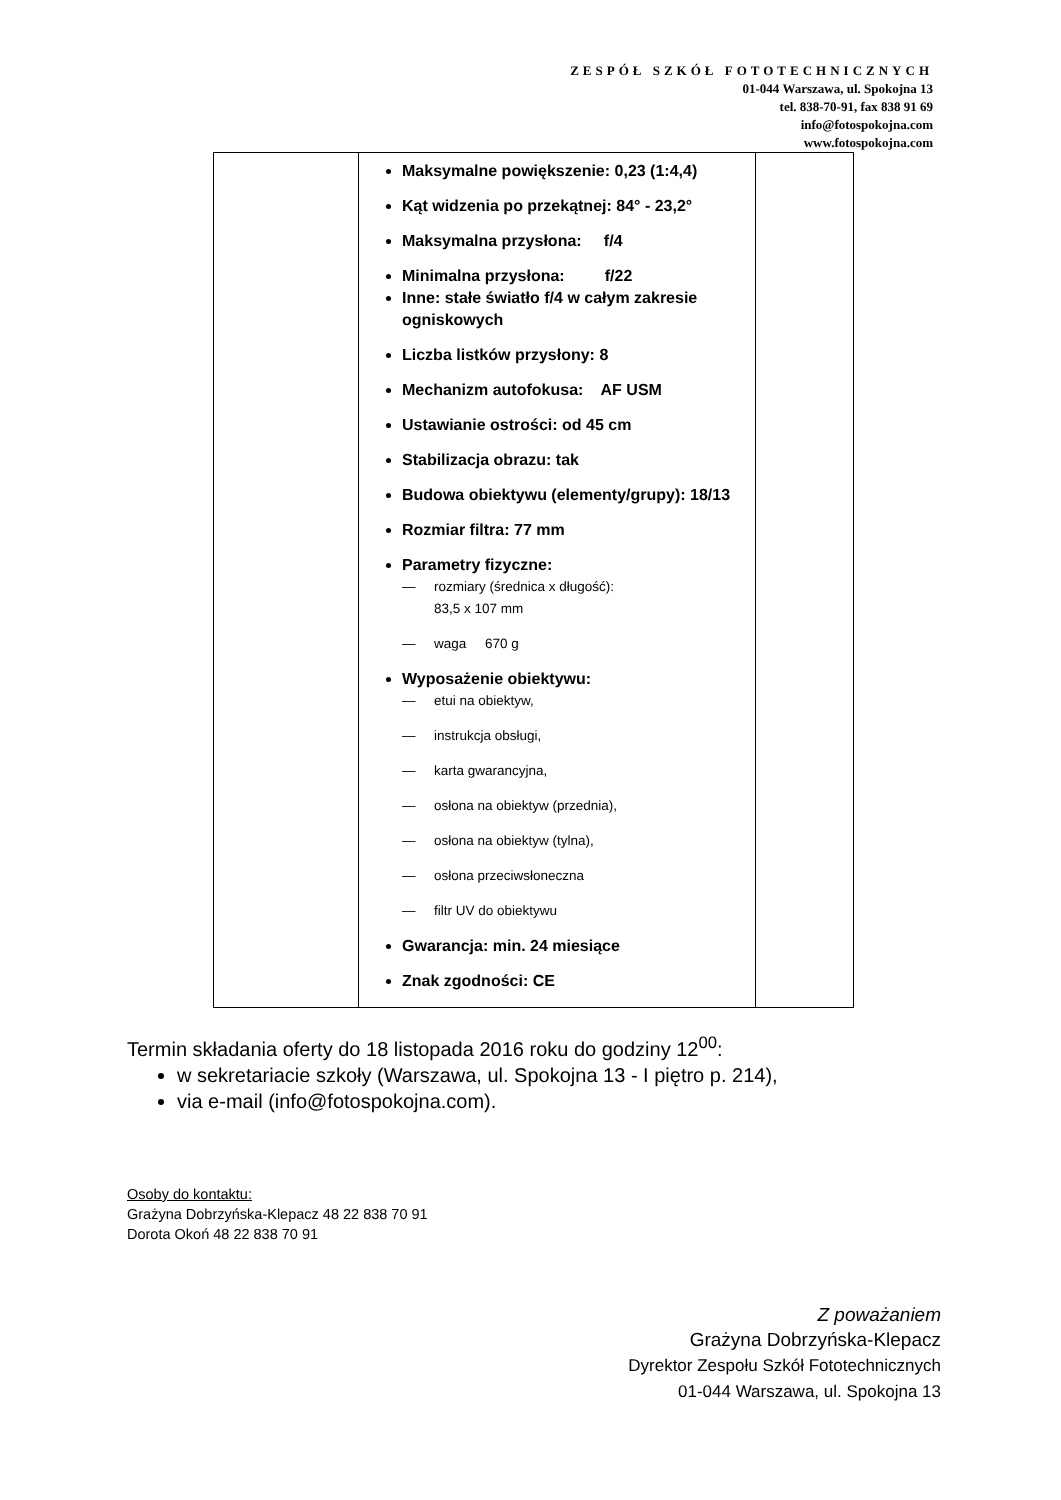ZESPÓŁ SZKÓŁ FOTOTECHNICZNYCH
01-044 Warszawa, ul. Spokojna 13
tel. 838-70-91, fax 838 91 69
info@fotospokojna.com
www.fotospokojna.com
| | Maksymalne powiększenie: 0,23 (1:4,4) Kąt widzenia po przekątnej: 84° - 23,2° Maksymalna przysłona: f/4 Minimalna przysłona: f/22 Inne: stałe światło f/4 w całym zakresie ogniskowych Liczba listków przysłony: 8 Mechanizm autofokusa: AF USM Ustawianie ostrości: od 45 cm Stabilizacja obrazu: tak Budowa obiektywu (elementy/grupy): 18/13 Rozmiar filtra: 77 mm Parametry fizyczne: — rozmiary (średnica x długość): 83,5 x 107 mm — waga 670 g Wyposażenie obiektywu: — etui na obiektyw, — instrukcja obsługi, — karta gwarancyjna, — osłona na obiektyw (przednia), — osłona na obiektyw (tylna), — osłona przeciwsłoneczna — filtr UV do obiektywu Gwarancja: min. 24 miesiące Znak zgodności: CE | |
Termin składania oferty do 18 listopada 2016 roku do godziny 12<sup>00</sup>:
w sekretariacie szkoły (Warszawa, ul. Spokojna 13 - I piętro p. 214),
via e-mail (info@fotospokojna.com).
Osoby do kontaktu:
Grażyna Dobrzyńska-Klepacz 48 22 838 70 91
Dorota Okoń 48 22 838 70 91
Z poważaniem
Grażyna Dobrzyńska-Klepacz
Dyrektor Zespołu Szkół Fototechnicznych
01-044 Warszawa, ul. Spokojna 13